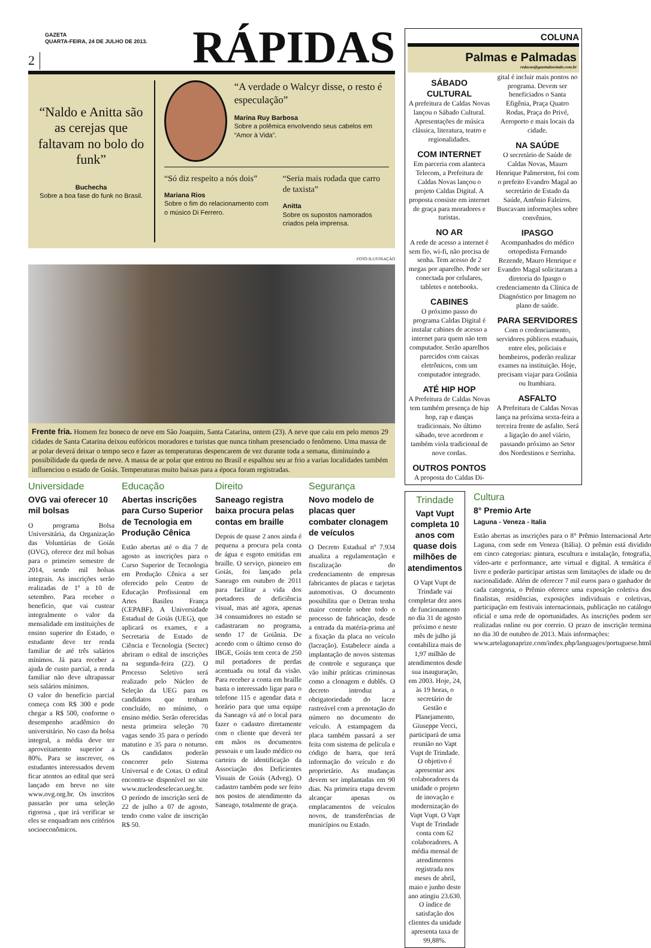2 GAZETA
QUARTA-FEIRA, 24 DE JULHO DE 2013.
RÁPIDAS
“Naldo e Anitta são as cerejas que faltavam no bolo do funk”
Buchecha
Sobre a boa fase do funk no Brasil.
“A verdade o Walcyr disse, o resto é especulação”
Marina Ruy Barbosa
Sobre a polêmica envolvendo seus cabelos em “Amor à Vida”.
“Só diz respeito a nós dois”
Mariana Rios
Sobre o fim do relacionamento com o músico Di Ferrero.
“Seria mais rodada que carro de taxista”
Anitta
Sobre os supostos namorados criados pela imprensa.
FOTO ILUSTRAÇÃO
Frente fria. Homem fez boneco de neve em São Joaquim, Santa Catarina, ontem (23). A neve que caiu em pelo menos 29 cidades de Santa Catarina deixou eufóricos moradores e turistas que nunca tinham presenciado o fenômeno. Uma massa de ar polar deverá deixar o tempo seco e fazer as temperaturas despencarem de vez durante toda a semana, diminuindo a possibilidade da queda de neve. A massa de ar polar que entrou no Brasil e espalhou seu ar frio a varias localidades também influenciou o estado de Goiás. Temperaturas muito baixas para a época foram registradas.
Universidade
OVG vai oferecer 10 mil bolsas
O programa Bolsa Universitária, da Organização das Voluntárias de Goiás (OVG), oferece dez mil bolsas para o primeiro semestre de 2014, sendo mil bolsas integrais. As inscrições serão realizadas de 1º a 10 de setembro. Para receber o benefício, que vai custear integralmente o valor da mensalidade em instituições de ensino superior do Estado, o estudante deve ter renda familiar de até três salários mínimos. Já para receber a ajuda de custo parcial, a renda familiar não deve ultrapassar seis salários mínimos.
O valor do benefício parcial começa com R$ 300 e pode chegar a R$ 500, conforme o desempenho acadêmico do universitário. No caso da bolsa integral, a média deve ter aproveitamento superior a 80%. Para se inscrever, os estudantes interessados devem ficar atentos ao edital que será lançado em breve no site www.ovg.org.br. Os inscritos passarão por uma seleção rigorosa , que irá verificar se eles se enquadram nos critérios socioeconômicos.
Educação
Abertas inscrições para Curso Superior de Tecnologia em Produção Cênica
Estão abertas até o dia 7 de agosto as inscrições para o Curso Superior de Tecnologia em Produção Cênica a ser oferecido pelo Centro de Educação Profissional em Artes Basileu França (CEPABF). A Universidade Estadual de Goiás (UEG), que aplicará os exames, e a Secretaria de Estado de Ciência e Tecnologia (Sectec) abriram o edital de inscrições na segunda-feira (22). O Processo Seletivo será realizado pelo Núcleo de Seleção da UEG para os candidatos que tenham concluído, no mínimo, o ensino médio. Serão oferecidas nesta primeira seleção 70 vagas sendo 35 para o período matutino e 35 para o noturno. Os candidatos poderão concorrer pelo Sistema Universal e de Cotas. O edital encontra-se disponível no site www.nucleodeselecao.ueg.br. O período de inscrição será de 22 de julho a 07 de agosto, tendo como valor de inscrição R$ 50.
Direito
Saneago registra baixa procura pelas contas em braille
Depois de quase 2 anos ainda é pequena a procura pela conta de água e esgoto emitidas em braille. O serviço, pioneiro em Goiás, foi lançado pela Saneago em outubro de 2011 para facilitar a vida dos portadores de deficiência visual, mas até agora, apenas 34 consumidores no estado se cadastraram no programa, sendo 17 de Goiânia. De acordo com o último censo do IBGE, Goiás tem cerca de 250 mil portadores de perdas acentuada ou total da visão. Para receber a conta em braille basta o interessado ligar para o telefone 115 e agendar data e horário para que uma equipe da Saneago vá até o local para fazer o cadastro diretamente com o cliente que deverá ter em mãos os documentos pessoais e um laudo médico ou carteira de identificação da Associação dos Deficientes Visuais de Goiás (Adveg). O cadastro também pode ser feito nos postos de atendimento da Saneago, totalmente de graça.
Segurança
Novo modelo de placas quer combater clonagem de veículos
O Decreto Estadual nº 7.934 atualiza a regulamentação e fiscalização do credenciamento de empresas fabricantes de placas e tarjetas automotivas. O documento possibilita que o Detran tenha maior controle sobre todo o processo de fabricação, desde a entrada da matéria-prima até a fixação da placa no veículo (lacração). Estabelece ainda a implantação de novos sistemas de controle e segurança que vão inibir práticas criminosas como a clonagem e dublês. O decreto introduz a obrigatoriedade do lacre rastreável com a prenotação do número no documento do veículo. A estampagem da placa também passará a ser feita com sistema de película e código de barra, que terá informação do veículo e do proprietário. As mudanças devem ser implantadas em 90 dias. Na primeira etapa devem alcançar apenas os emplacamentos de veículos novos, de transferências de municípios ou Estado.
COLUNA
Palmas e Palmadas
redacao@gazetadoestado.com.br
SÁBADO CULTURAL
A prefeitura de Caldas Novas lançou o Sábado Cultural. Apresentações de música clássica, literatura, teatro e regionalidades.
COM INTERNET
Em parceria com aIanteca Telecom, a Prefeitura de Caldas Novas lançou o projeto Caldas Digital. A proposta consiste em internet de graça para moradores e turistas.
NO AR
A rede de acesso a internet é sem fio, wi-fi, não precisa de senha. Tem acesso de 2 megas por aparelho. Pode ser conectada por celulares, tabletes e notebooks.
CABINES
O próximo passo do programa Caldas Digital é instalar cabines de acesso a internet para quem não tem computador. Serão aparelhos parecidos com caixas eletrônicos, com um computador integrado.
ATÉ HIP HOP
A Prefeitura de Caldas Novas tem também presença de hip hop, rap e danças tradicionais. No último sábado, teve acordeom e também viola tradicional de nove cordas.
OUTROS PONTOS
A proposta do Caldas Di-
gital é incluir mais pontos no programa. Devem ser beneficiados o Santa Efigênia, Praça Quatro Rodas, Praça do Privé, Aeroporto e mais locais da cidade.
NA SAÚDE
O secretário de Saúde de Caldas Novas, Mauro Henrique Palmerston, foi com o prefeito Evandro Magal ao secretário de Estado da Saúde, Antônio Faleiros. Buscavam informações sobre convênios.
IPASGO
Acompanhados do médico ortopedista Fernando Rezende, Mauro Henrique e Evandro Magal solicitaram a diretoria do Ipasgo o credenciamento da Clínica de Diagnóstico por Imagem no plano de saúde.
PARA SERVIDORES
Com o credenciamento, servidores públicos estaduais, entre eles, policiais e bombeiros, poderão realizar exames na instituição. Hoje, precisam viajar para Goiânia ou Itumbiara.
ASFALTO
A Prefeitura de Caldas Novas lança na próxima sexta-feira a terceira frente de asfalto. Será a ligação do anel viário, passando próximo ao Setor dos Nordestinos e Serrinha.
Trindade
Vapt Vupt completa 10 anos com quase dois milhões de atendimentos
O Vapt Vupt de Trindade vai completar dez anos de funcionamento no dia 31 de agosto próximo e neste mês de julho já contabiliza mais de 1,97 milhão de atendimentos desde sua inauguração, em 2003. Hoje, 24, às 19 horas, o secretário de Gestão e Planejamento, Giuseppe Vecci, participará de uma reunião no Vapt Vupt de Trindade. O objetivo é apresentar aos colaboradores da unidade o projeto de inovação e modernização do Vapt Vupt. O Vapt Vupt de Trindade conta com 62 colaboradores. A média mensal de atendimentos registrada nos meses de abril, maio e junho deste ano atingiu 23.630. O índice de satisfação dos clientes da unidade apresenta taxa de 99,88%.
Cultura
8° Premio Arte
Laguna - Veneza - Italia
Estão abertas as inscrições para o 8° Prêmio Internacional Arte Laguna, com sede em Veneza (Itália). O prêmio está dividido em cinco categorias: pintura, escultura e instalação, fotografia, vídeo-arte e performance, arte virtual e digital. A temática é livre e poderão participar artistas sem limitações de idade ou de nacionalidade. Além de oferecer 7 mil euros para o ganhador de cada categoria, o Prêmio oferece uma exposição coletiva dos finalistas, residências, exposições individuais e coletivas, participação em festivais internacionais, publicação no catálogo oficial e uma rede de oportunidades. As inscrições podem ser realizadas online ou por correio. O prazo de inscrição termina no dia 30 de outubro de 2013. Mais informações:
www.artelagunaprize.com/index.php/languages/portuguese.html